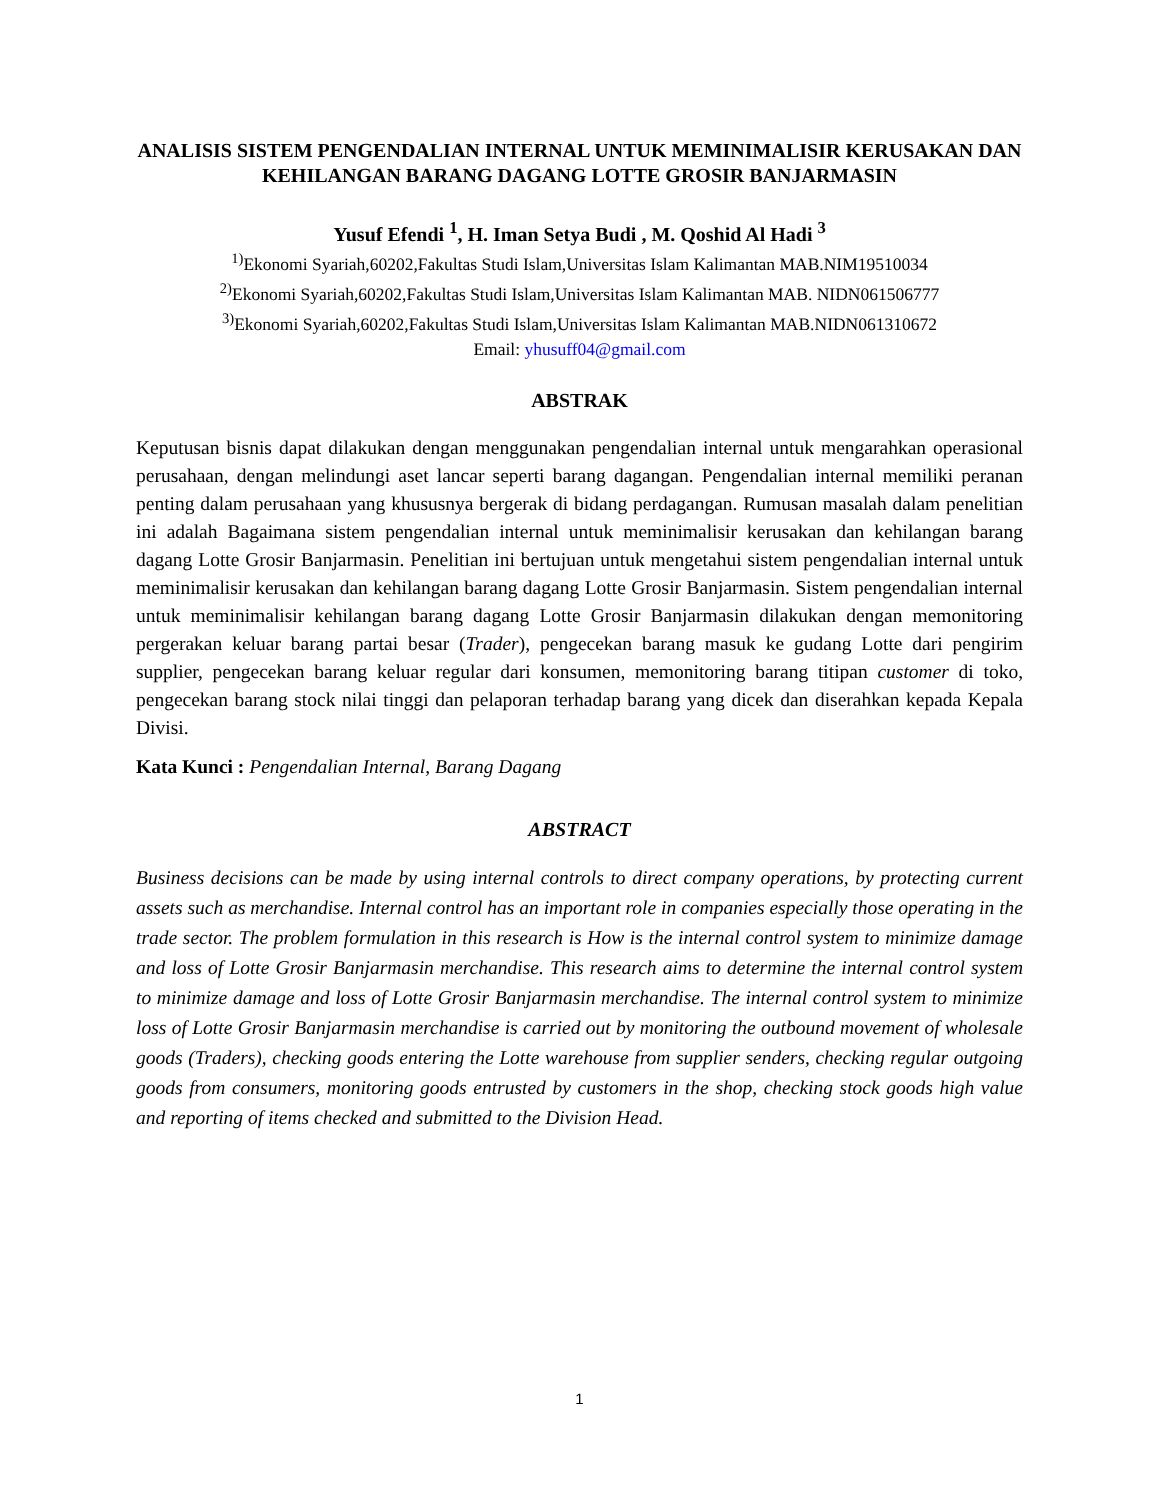ANALISIS SISTEM PENGENDALIAN INTERNAL UNTUK MEMINIMALISIR KERUSAKAN DAN KEHILANGAN BARANG DAGANG LOTTE GROSIR BANJARMASIN
Yusuf Efendi <sup>1</sup>, H. Iman Setya Budi , M. Qoshid Al Hadi <sup>3</sup>
<sup>1)</sup> Ekonomi Syariah,60202,Fakultas Studi Islam,Universitas Islam Kalimantan MAB.NIM19510034
<sup>2)</sup> Ekonomi Syariah,60202,Fakultas Studi Islam,Universitas Islam Kalimantan MAB. NIDN061506777
<sup>3)</sup> Ekonomi Syariah,60202,Fakultas Studi Islam,Universitas Islam Kalimantan MAB.NIDN061310672
Email: yhusuff04@gmail.com
ABSTRAK
Keputusan bisnis dapat dilakukan dengan menggunakan pengendalian internal untuk mengarahkan operasional perusahaan, dengan melindungi aset lancar seperti barang dagangan. Pengendalian internal memiliki peranan penting dalam perusahaan yang khususnya bergerak di bidang perdagangan. Rumusan masalah dalam penelitian ini adalah Bagaimana sistem pengendalian internal untuk meminimalisir kerusakan dan kehilangan barang dagang Lotte Grosir Banjarmasin. Penelitian ini bertujuan untuk mengetahui sistem pengendalian internal untuk meminimalisir kerusakan dan kehilangan barang dagang Lotte Grosir Banjarmasin. Sistem pengendalian internal untuk meminimalisir kehilangan barang dagang Lotte Grosir Banjarmasin dilakukan dengan memonitoring pergerakan keluar barang partai besar (Trader), pengecekan barang masuk ke gudang Lotte dari pengirim supplier, pengecekan barang keluar regular dari konsumen, memonitoring barang titipan customer di toko, pengecekan barang stock nilai tinggi dan pelaporan terhadap barang yang dicek dan diserahkan kepada Kepala Divisi.
Kata Kunci : Pengendalian Internal, Barang Dagang
ABSTRACT
Business decisions can be made by using internal controls to direct company operations, by protecting current assets such as merchandise. Internal control has an important role in companies especially those operating in the trade sector. The problem formulation in this research is How is the internal control system to minimize damage and loss of Lotte Grosir Banjarmasin merchandise. This research aims to determine the internal control system to minimize damage and loss of Lotte Grosir Banjarmasin merchandise. The internal control system to minimize loss of Lotte Grosir Banjarmasin merchandise is carried out by monitoring the outbound movement of wholesale goods (Traders), checking goods entering the Lotte warehouse from supplier senders, checking regular outgoing goods from consumers, monitoring goods entrusted by customers in the shop, checking stock goods high value and reporting of items checked and submitted to the Division Head.
1